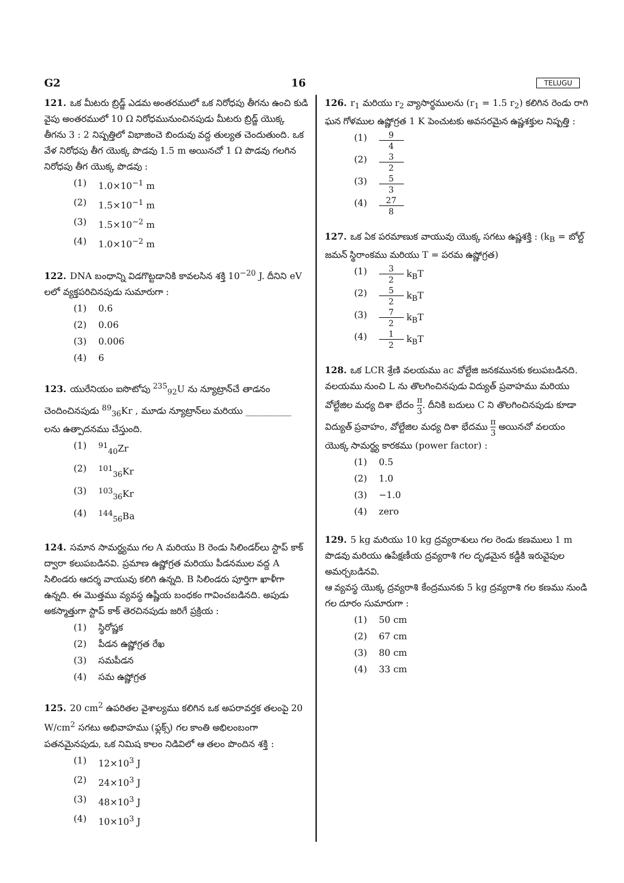G2 16 TELUGU
121. ఒక మీటరు బ్రిడ్జ్ ఎడమ అంతరములో ఒక నిరోధపు తీగను ఉంచి కుడి వైపు అంతరములో 10 Ω నిరోధమునుంచినపుడు మీటరు బ్రిడ్జ్ యొక్క తీగను 3 : 2 నిష్పత్తిలో విభాజించె బిందువు వద్ద తుల్యత చెందుతుంది. ఒక వేళ నిరోధపు తీగ యొక్క పొడవు 1.5 m అయినచో 1 Ω పొడవు గలగిన నిరోధపు తీగ యొక్క పొడవు :
(1) 1.0×10<sup>−1</sup> m
(2) 1.5×10<sup>−1</sup> m
(3) 1.5×10<sup>−2</sup> m
(4) 1.0×10<sup>−2</sup> m
122. DNA బంధాన్ని విడగొట్టడానికి కావలసిన శక్తి 10<sup>−20</sup> J. దీనిని eV లలో వ్యక్తపరిచినపుడు సుమారుగా :
(1) 0.6
(2) 0.06
(3) 0.006
(4) 6
123. యురేనియం ఐసొటోపు <sup>235</sup><sub>92</sub>U ను న్యూట్రాన్‌చే తాడనం చెందించినపుడు <sup>89</sup><sub>36</sub>Kr , మూడు న్యూట్రాన్‌లు మరియు __________ లను ఉత్పాదనము చేస్తుంది.
(1) <sup>91</sup><sub>40</sub>Zr
(2) <sup>101</sup><sub>36</sub>Kr
(3) <sup>103</sup><sub>36</sub>Kr
(4) <sup>144</sup><sub>56</sub>Ba
124. సమాన సామర్థ్యము గల A మరియు B రెండు సిలిండర్‌లు స్టాప్ కాక్ ద్వారా కలుపబడినవి. ప్రమాణ ఉష్ణోగ్రత మరియు పీడనముల వద్ద A సిలిండరు ఆదర్శ వాయువు కలిగి ఉన్నది. B సిలిండరు పూర్తిగా ఖాళీగా ఉన్నది. ఈ మొత్తము వ్యవస్థ ఉష్ణీయ బంధకం గావించబడినది. అపుడు అకస్మాత్తుగా స్టాప్ కాక్ తెరచినపుడు జరిగే ప్రక్రియ :
(1) స్థిరోష్ణక
(2) పీడన ఉష్ణోగ్రత రేఖ
(3) సమపీడన
(4) సమ ఉష్ణోగ్రత
125. 20 cm<sup>2</sup> ఉపరితల వైశాల్యము కలిగిన ఒక అపరావర్తక తలంపై 20 W/cm<sup>2</sup> సగటు అభివాహము (ఫ్లక్స్) గల కాంతి అభిలంబంగా పతనమైనపుడు, ఒక నిమిష కాలం నిడివిలో ఆ తలం పొందిన శక్తి :
(1) 12×10<sup>3</sup> J
(2) 24×10<sup>3</sup> J
(3) 48×10<sup>3</sup> J
(4) 10×10<sup>3</sup> J
126. r<sub>1</sub> మరియు r<sub>2</sub> వ్యాసార్థములను (r<sub>1</sub> = 1.5 r<sub>2</sub>) కలిగిన రెండు రాగి ఘన గోళముల ఉష్ణోగ్రత 1 K పెంచుటకు అవసరమైన ఉష్ణశక్తుల నిష్పత్తి :
(1) 9 4
(2) 3 2
(3) 5 3
(4) 27 8
127. ఒక ఏక పరమాణుక వాయువు యొక్క సగటు ఉష్ణశక్తి : (k<sub>B</sub> = బోల్ట్ జమన్ స్థిరాంకము మరియు T = పరమ ఉష్ణోగ్రత)
(1) 3 2 k<sub>B</sub>T
(2) 5 2 k<sub>B</sub>T
(3) 7 2 k<sub>B</sub>T
(4) 1 2 k<sub>B</sub>T
128. ఒక LCR శ్రేణి వలయము ac వోల్టేజి జనకమునకు కలుపబడినది. వలయము నుంచి L ను తొలగించినపుడు విద్యుత్ ప్రవాహము మరియు వోల్టేజిల మధ్య దిశా భేదం π 3. దీనికి బదులు C ని తొలగించినపుడు కూడా విద్యుత్ ప్రవాహం, వోల్టేజిల మధ్య దిశా భేదము π 3 అయినచో వలయం యొక్క సామర్థ్య కారకము (power factor) :
(1) 0.5
(2) 1.0
(3) −1.0
(4) zero
129. 5 kg మరియు 10 kg ద్రవ్యరాశులు గల రెండు కణములు 1 m పొడవు మరియు ఉపేక్షణీయ ద్రవ్యరాశి గల దృఢమైన కడ్డీకి ఇరువైపుల అమర్చబడినవి.
ఆ వ్యవస్థ యొక్క ద్రవ్యరాశి కేంద్రమునకు 5 kg ద్రవ్యరాశి గల కణము నుండి గల దూరం సుమారుగా :
(1) 50 cm
(2) 67 cm
(3) 80 cm
(4) 33 cm